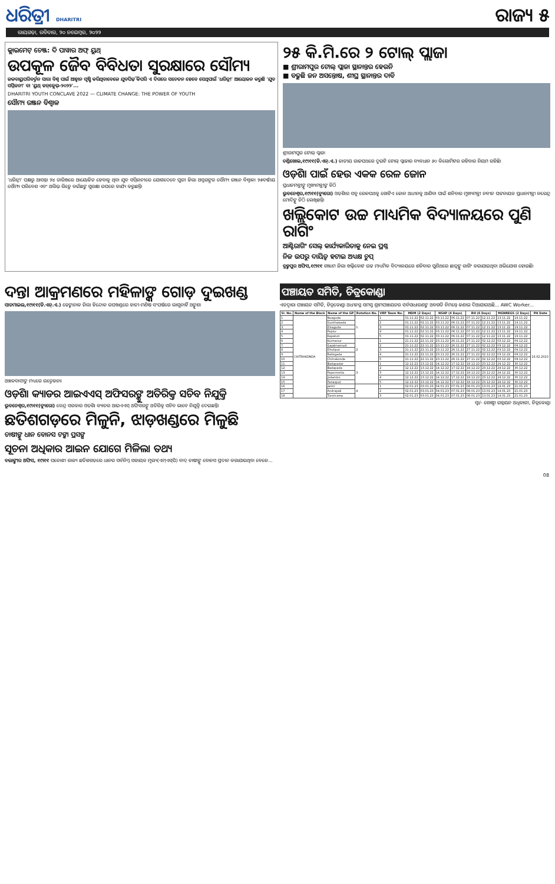ଧରିତ୍ରୀ DHARITRI
ରାଜ୍ୟ ୫
ରାୟଗଡ଼ା, ରବିବାର, ୨୦ ନଭେମ୍ବର, ୨୦୨୨
କ୍ଲାଇମେଟ୍ ଚେଞ୍ଜ: ଦି ପାୱାର ଅଫ୍ ୟୁଥ୍
ଉପକୂଳ ଜୈବ ବିବିଧତା ସୁରକ୍ଷାରେ ସୌମ୍ୟ
ଜଳବାୟୁପରିବର୍ତ୍ତନ ସାରା ବିଶ୍ୱ ପାଇଁ ଆହ୍ୱାନ ସୃଷ୍ଟି କରିଥିବାବେଳେ ଯୁବପିଢ଼ି କିପରି ଏ ଦିଗରେ ସଚେତନ ହେବେ ସେଥିପାଇଁ 'ଧରିତ୍ରୀ' ଆୟୋଜନ କରୁଛି 'ଯୁବ ସମ୍ମିଳନୀ' ବା 'ୟୁଥ୍ କନ୍‌କ୍ଲେଭ୍-୨୦୨୨'...
DHARITRI YOUTH CONCLAVE 2022 — CLIMATE CHANGE: THE POWER OF YOUTH
ସୌମ୍ୟ ରଞ୍ଜନ ବିଶ୍ୱାଳ
'ଧରିତ୍ରୀ' ପକ୍ଷରୁ ଆସନ୍ତା ୨୪ ତାରିଖରେ ଆୟୋଜିତ ହେବାକୁ ଥିବା ଯୁବ ସମ୍ମିଳନୀରେ ଯୋଗଦେବେ ପୁରୀ ଜିଲା ଅସ୍ତରଙ୍ଗର ସୌମ୍ୟ ରଞ୍ଜନ ବିଶ୍ୱାଳ। ୨୫ବର୍ଷୀୟ ସୌମ୍ୟ ପରିବେଶ ଏବଂ ଅଲିଭ୍ ରିଡ୍ଲେ କଇଁଛଙ୍କ ସୁରକ୍ଷା ଉପରେ କାର୍ଯ୍ୟ କରୁଛନ୍ତି।
୨୫ କି.ମି.ରେ ୨ ଟୋଲ୍ ପ୍ଲାଜା
■ ଶ୍ରୀରାମପୁର ଟୋଲ୍ ପ୍ଲାଜା ସ୍ଥାନାନ୍ତର ହେଉନି
■ ବଢୁଛି ଜନ ଅସନ୍ତୋଷ, ଶୀଘ୍ର ସ୍ଥାନାନ୍ତର ଦାବି
ଶ୍ରୀରାମପୁର ଟୋଲ୍ ପ୍ଲାଜା
ଚଣ୍ଡିଖୋଲ,୧୯।୧୧(ଡି.ଏନ୍.ଏ.) ଜାତୀୟ ରାଜପଥରେ ଦୁଇଟି ଟୋଲ୍ ପ୍ଲାଜାର ବ୍ୟବଧାନ ୬୦ କିଲୋମିଟର ରହିବାର ନିୟମ ରହିଛି।
ଓଡ଼ିଶା ପାଇଁ ହେଉ ଏକକ ରେଳ ଜୋନ
ପ୍ରଧାନମନ୍ତ୍ରୀଙ୍କୁ ମୁଖ୍ୟମନ୍ତ୍ରୀଙ୍କ ଚିଠି
ଭୁବନେଶ୍ୱର,୧୯।୧୧(ବ୍ୟୁରୋ) ଓଡ଼ିଶାର ସବୁ ରେଳପଥକୁ ଗୋଟିଏ ଜୋନ ଅଧୀନକୁ ଆଣିବା ପାଇଁ ଶନିବାର ମୁଖ୍ୟମନ୍ତ୍ରୀ ନବୀନ ପଟ୍ଟନାୟକ ପ୍ରଧାନମନ୍ତ୍ରୀ ନରେନ୍ଦ୍ର ମୋଦିଙ୍କୁ ଚିଠି ଲେଖିଛନ୍ତି।
ଖଲ୍ଲିକୋଟ ଉଚ୍ଚ ମାଧ୍ୟମିକ ବିଦ୍ୟାଳୟରେ ପୁଣି ରାଗିଂ
ଆଣ୍ଟିରାଗିଂ ସେଲ୍ କାର୍ଯ୍ୟକାରିତାକୁ ନେଇ ପ୍ରଶ୍ନ
ନିଜ ଉପରୁ ଦାୟିତ୍ୱ ହଟାଇ ଅଧ୍ୟକ୍ଷ ଚୁପ୍
ବ୍ରହ୍ମପୁର ଅଫିସ,୧୯।୧୧ ଗଞ୍ଜାମ ଜିଲା ଖଲ୍ଲିକୋଟ ଉଚ୍ଚ ମାଧ୍ୟମିକ ବିଦ୍ୟାଳୟରେ ଶନିବାର ପୁଣିଥରେ ଛାତ୍ରଙ୍କୁ ରାଗିଂ କରାଯାଇଥିବା ଅଭିଯୋଗ ହୋଇଛି।
ଦନ୍ତା ଆକ୍ରମଣରେ ମହିଳାଙ୍କ ଗୋଡ଼ ଦୁଇଖଣ୍ଡ
ସାତମାଇଲ,୧୯।୧୧(ଡି.ଏନ୍.ଏ.) ଢେଙ୍କାନାଳ ଜିଲା ହିନ୍ଦୋଳ ଉପଖଣ୍ଡରେ ହାତୀ-ମଣିଷ ସଂଘର୍ଷରେ ଲାଗୁନାହିଁ ଅଙ୍କୁଶ।
ଅଞ୍ଚଳବାସୀଙ୍କ ମଧ୍ୟରେ ଉତ୍ତେଜନା।
ଓଡ଼ିଶା କ୍ୟାଡର ଆଇଏଏସ୍ ଅଫିସରଙ୍କୁ ଅତିରିକ୍ତ ସଚିବ ନିଯୁକ୍ତି
ଭୁବନେଶ୍ୱର,୧୯।୧୧(ବ୍ୟୁରୋ) କେନ୍ଦ୍ର ସରକାର ଓଡ଼ିଶା କ୍ୟାଡର ଆଇଏଏସ୍ ଅଫିସରଙ୍କୁ ଅତିରିକ୍ତ ସଚିବ ଭାବେ ନିଯୁକ୍ତି ଦେଇଛନ୍ତି।
ଛତିଶଗଡ଼ରେ ମିଳୁନି, ଝାଡ଼ଖଣ୍ଡରେ ମିଳୁଛି
ଚାଷୀଙ୍କୁ ଧାନ ବୋନସ ଟଙ୍କା ପ୍ରସଙ୍ଗ
ସୂଚନା ଅଧିକାର ଆଇନ ଯୋଗେ ମିଳିଲା ତଥ୍ୟ
ବଲାଙ୍ଗୀର ଅଫିସ, ୧୯।୧୧ ପଡୋଶୀ ରାଜ୍ୟ ଛତିଶଗଡ଼ରେ ଧାନର ସର୍ବନିମ୍ନ ସହାୟକ ମୂଲ୍ୟ(ଏମ୍ଏସ୍‌ପି) ବାଦ୍ ଚାଷୀଙ୍କୁ ବୋନସ ପ୍ରଦାନ କରାଯାଉଥିବା ବେଳେ...
ପଞ୍ଚାୟତ ସମିତି, ଚିତ୍ରକୋଣ୍ଡା
ଏତଦ୍ୱାରା ପଞ୍ଚାୟତ ସମିତି, ଚିତ୍ରକୋଣ୍ଡା ଅଧୀନସ୍ଥ ସମସ୍ତ ଗ୍ରାମପଞ୍ଚାୟତର ସର୍ବସାଧାରଣଙ୍କ ଅବଗତି ନିମନ୍ତେ ଜଣାଇ ଦିଆଯାଉଅଛି... AWC Worker...
| Sl. No. | Name of the Block | Name of the GP | Rotation No. | VRP Team No. | MDM (2 Days) | | NSAP (4 Days) | | RH (6 Days) | | MGNREGS (2 Days) | | PH Date |
| --- | --- | --- | --- | --- | --- | --- | --- | --- | --- | --- | --- | --- | --- |
| 1 | CHITRAKONDA | Nuaguda | 1 | 1 | 01.11.22 | 02.11.22 | 03.11.22 | 06.11.22 | 07.11.22 | 12.11.22 | 13.11.22 | 19.11.22 | 16.02.2023 |
| 2 | | Gunthawada | | 2 | 01.11.22 | 02.11.22 | 03.11.22 | 06.11.22 | 07.11.22 | 12.11.22 | 13.11.22 | 19.11.22 | |
| 3 | | Diraguda | | 3 | 01.11.22 | 02.11.22 | 03.11.22 | 06.11.22 | 07.11.22 | 12.11.22 | 13.11.22 | 19.11.22 | |
| 4 | | Paplur | | 4 | 01.11.22 | 02.11.22 | 03.11.22 | 06.11.22 | 07.11.22 | 12.11.22 | 13.11.22 | 19.11.22 | |
| 5 | | Kapatuti | | 5 | 01.11.22 | 02.11.22 | 03.11.22 | 06.11.22 | 07.11.22 | 12.11.22 | 13.11.22 | 19.11.22 | |
| 6 | | Kurmanur | 2 | 1 | 21.11.22 | 22.11.22 | 23.11.22 | 26.11.22 | 27.11.22 | 02.12.22 | 03.12.22 | 09.12.22 | |
| 7 | | Gajalmamudi | | 2 | 21.11.22 | 22.11.22 | 23.11.22 | 26.11.22 | 27.11.22 | 02.12.22 | 03.12.22 | 09.12.22 | |
| 8 | | Dhuliput | | 3 | 21.11.22 | 22.11.22 | 23.11.22 | 26.11.22 | 27.11.22 | 02.12.22 | 03.12.22 | 09.12.22 | |
| 9 | | Rallegada | | 4 | 21.11.22 | 22.11.22 | 23.11.22 | 26.11.22 | 27.11.22 | 02.12.22 | 03.12.22 | 09.12.22 | |
| 10 | | Chitrakonda | | 5 | 21.11.22 | 22.11.22 | 23.11.22 | 26.11.22 | 27.11.22 | 02.12.22 | 03.12.22 | 09.12.22 | |
| 11 | | Badapadar | 3 | 1 | 12.12.22 | 13.12.22 | 14.12.22 | 17.12.22 | 18.12.22 | 23.12.22 | 24.12.22 | 30.12.22 | |
| 12 | | Badapada | | 2 | 12.12.22 | 13.12.22 | 14.12.22 | 17.12.22 | 18.12.22 | 23.12.22 | 24.12.22 | 30.12.22 | |
| 13 | | Papermetla | | 3 | 12.12.22 | 13.12.22 | 14.12.22 | 17.12.22 | 18.12.22 | 23.12.22 | 24.12.22 | 30.12.22 | |
| 14 | | Jodambo | | 4 | 12.12.22 | 13.12.22 | 14.12.22 | 17.12.22 | 18.12.22 | 23.12.22 | 24.12.22 | 30.12.22 | |
| 15 | | Panasput | | 5 | 12.12.22 | 13.12.22 | 14.12.22 | 17.12.22 | 18.12.22 | 23.12.22 | 24.12.22 | 30.12.22 | |
| 16 | | Jantri | 4 | 1 | 02.01.23 | 03.01.23 | 04.01.23 | 07.01.23 | 08.01.23 | 13.01.23 | 14.01.23 | 21.01.23 | |
| 17 | | Andrapali | | 2 | 02.01.23 | 03.01.23 | 04.01.23 | 07.01.23 | 08.01.23 | 13.01.23 | 14.01.23 | 21.01.23 | |
| 18 | | Tunelcamp | | 3 | 02.01.23 | 03.01.23 | 04.01.23 | 07.01.23 | 08.01.23 | 13.01.23 | 14.01.23 | 21.01.23 | |
ସ୍ୱା/- ଗୋଷ୍ଠୀ ଉନ୍ନୟନ ଅଧିକାରୀ, ଚିତ୍ରକୋଣ୍ଡା
08